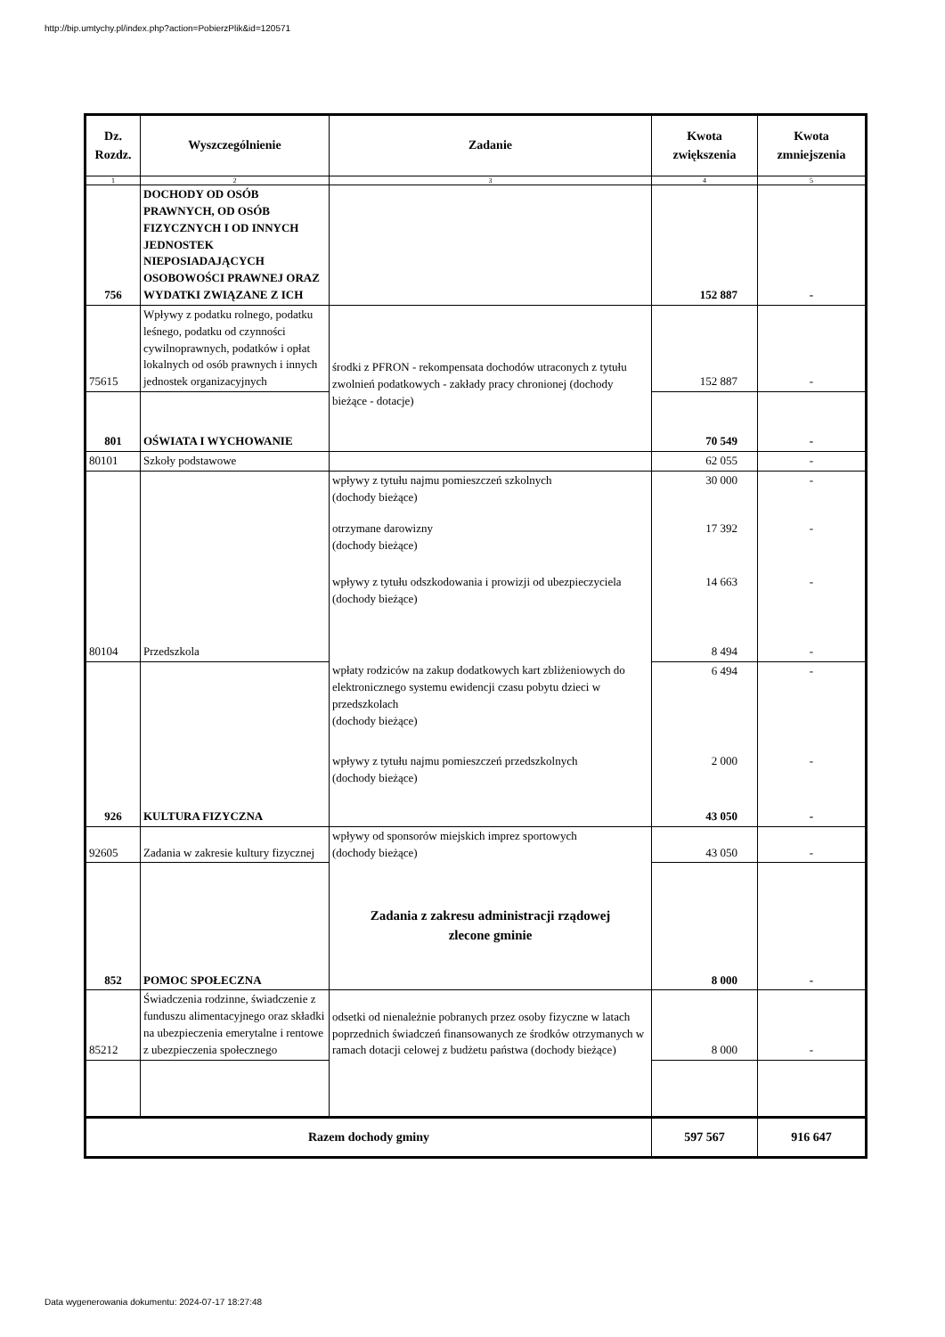http://bip.umtychy.pl/index.php?action=PobierzPlik&id=120571
| Dz. Rozdz. | Wyszczególnienie | Zadanie | Kwota zwiększenia | Kwota zmniejszenia |
| --- | --- | --- | --- | --- |
| 1 | 2 | 3 | 4 | 5 |
| 756 | DOCHODY OD OSÓB PRAWNYCH, OD OSÓB FIZYCZNYCH I OD INNYCH JEDNOSTEK NIEPOSIADAJĄCYCH OSOBOWOŚCI PRAWNEJ ORAZ WYDATKI ZWIĄZANE Z ICH | | 152 887 | - |
| 75615 | Wpływy z podatku rolnego, podatku leśnego, podatku od czynności cywilnoprawnych, podatków i opłat lokalnych od osób prawnych i innych jednostek organizacyjnych | środki z PFRON - rekompensata dochodów utraconych z tytułu zwolnień podatkowych - zakłady pracy chronionej (dochody bieżące - dotacje) | 152 887 | - |
| 801 | OŚWIATA I WYCHOWANIE | | 70 549 | - |
| 80101 | Szkoły podstawowe | | 62 055 | - |
| | | wpływy z tytułu najmu pomieszczeń szkolnych (dochody bieżące) | 30 000 | - |
| | | otrzymane darowizny (dochody bieżące) | 17 392 | - |
| | | wpływy z tytułu odszkodowania i prowizji od ubezpieczyciela (dochody bieżące) | 14 663 | - |
| 80104 | Przedszkola | | 8 494 | - |
| | | wpłaty rodziców na zakup dodatkowych kart zbliżeniowych do elektronicznego systemu ewidencji czasu pobytu dzieci w przedszkolach (dochody bieżące) | 6 494 | - |
| | | wpływy z tytułu najmu pomieszczeń przedszkolnych (dochody bieżące) | 2 000 | - |
| 926 | KULTURA FIZYCZNA | | 43 050 | - |
| 92605 | Zadania w zakresie kultury fizycznej | wpływy od sponsorów miejskich imprez sportowych (dochody bieżące) | 43 050 | - |
| 852 | POMOC SPOŁECZNA | Zadania z zakresu administracji rządowej zlecone gminie | 8 000 | - |
| 85212 | Świadczenia rodzinne, świadczenie z funduszu alimentacyjnego oraz składki na ubezpieczenia emerytalne i rentowe z ubezpieczenia społecznego | odsetki od nienależnie pobranych przez osoby fizyczne w latach poprzednich świadczeń finansowanych ze środków otrzymanych w ramach dotacji celowej z budżetu państwa (dochody bieżące) | 8 000 | - |
| Razem dochody gminy | | | 597 567 | 916 647 |
Data wygenerowania dokumentu: 2024-07-17 18:27:48